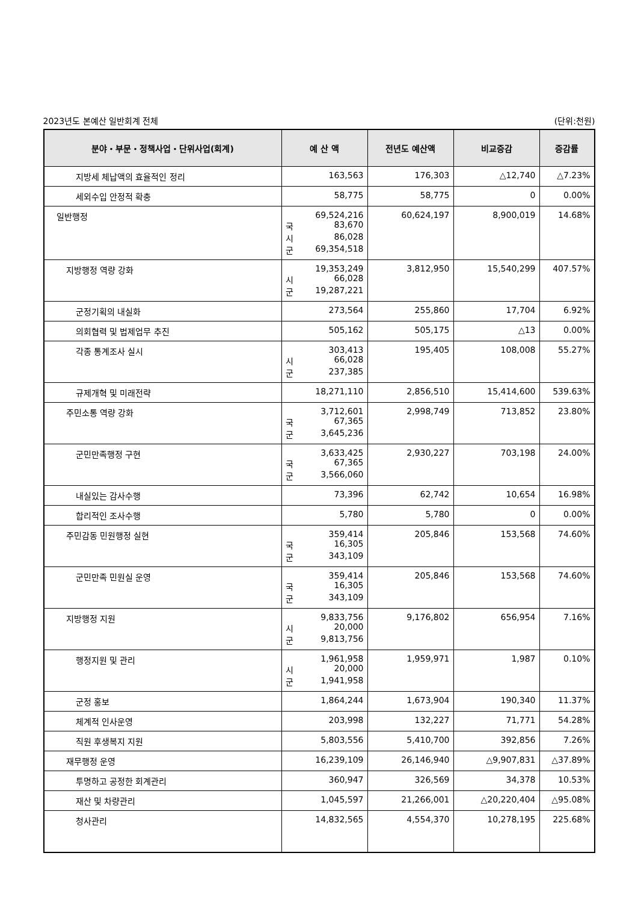2023년도 본예산 일반회계 전체 (단위:천원)
| 분야・부문・정책사업・단위사업(회계) | 예 산 액 | 전년도 예산액 | 비교증감 | 증감률 |
| --- | --- | --- | --- | --- |
| 지방세 체납액의 효율적인 정리 | 163,563 | 176,303 | △12,740 | △7.23% |
| 세외수입 안정적 확충 | 58,775 | 58,775 | 0 | 0.00% |
| 일반행정 | 69,524,216 국 83,670 시 86,028 군 69,354,518 | 60,624,197 | 8,900,019 | 14.68% |
| 지방행정 역량 강화 | 19,353,249 시 66,028 군 19,287,221 | 3,812,950 | 15,540,299 | 407.57% |
| 군정기획의 내실화 | 273,564 | 255,860 | 17,704 | 6.92% |
| 의회협력 및 법제업무 추진 | 505,162 | 505,175 | △13 | 0.00% |
| 각종 통계조사 실시 | 303,413 시 66,028 군 237,385 | 195,405 | 108,008 | 55.27% |
| 규제개혁 및 미래전략 | 18,271,110 | 2,856,510 | 15,414,600 | 539.63% |
| 주민소통 역량 강화 | 3,712,601 국 67,365 군 3,645,236 | 2,998,749 | 713,852 | 23.80% |
| 군민만족행정 구현 | 3,633,425 국 67,365 군 3,566,060 | 2,930,227 | 703,198 | 24.00% |
| 내실있는 감사수행 | 73,396 | 62,742 | 10,654 | 16.98% |
| 합리적인 조사수행 | 5,780 | 5,780 | 0 | 0.00% |
| 주민감동 민원행정 실현 | 359,414 국 16,305 군 343,109 | 205,846 | 153,568 | 74.60% |
| 군민만족 민원실 운영 | 359,414 국 16,305 군 343,109 | 205,846 | 153,568 | 74.60% |
| 지방행정 지원 | 9,833,756 시 20,000 군 9,813,756 | 9,176,802 | 656,954 | 7.16% |
| 행정지원 및 관리 | 1,961,958 시 20,000 군 1,941,958 | 1,959,971 | 1,987 | 0.10% |
| 군정 홍보 | 1,864,244 | 1,673,904 | 190,340 | 11.37% |
| 체계적 인사운영 | 203,998 | 132,227 | 71,771 | 54.28% |
| 직원 후생복지 지원 | 5,803,556 | 5,410,700 | 392,856 | 7.26% |
| 재무행정 운영 | 16,239,109 | 26,146,940 | △9,907,831 | △37.89% |
| 투명하고 공정한 회계관리 | 360,947 | 326,569 | 34,378 | 10.53% |
| 재산 및 차량관리 | 1,045,597 | 21,266,001 | △20,220,404 | △95.08% |
| 청사관리 | 14,832,565 | 4,554,370 | 10,278,195 | 225.68% |